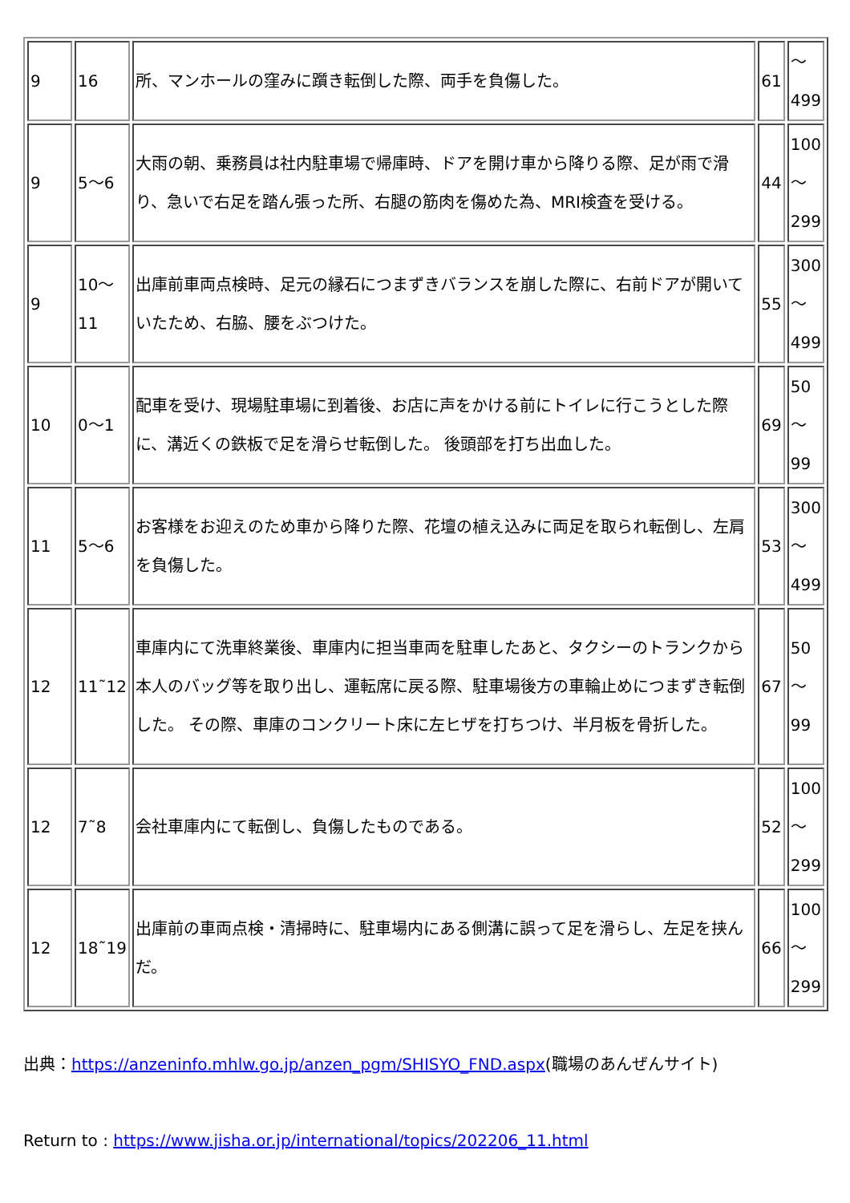| 9 | 16 | 所、マンホールの窪みに躓き転倒した際、両手を負傷した。 | 61 | ～ 499 |
| 9 | 5～6 | 大雨の朝、乗務員は社内駐車場で帰庫時、ドアを開け車から降りる際、足が雨で滑り、急いで右足を踏ん張った所、右腿の筋肉を傷めた為、MRI検査を受ける。 | 44 | 100 ～ 299 |
| 9 | 10～ 11 | 出庫前車両点検時、足元の縁石につまずきバランスを崩した際に、右前ドアが開いていたため、右脇、腰をぶつけた。 | 55 | 300 ～ 499 |
| 10 | 0～1 | 配車を受け、現場駐車場に到着後、お店に声をかける前にトイレに行こうとした際に、溝近くの鉄板で足を滑らせ転倒した。 後頭部を打ち出血した。 | 69 | 50 ～ 99 |
| 11 | 5～6 | お客様をお迎えのため車から降りた際、花壇の植え込みに両足を取られ転倒し、左肩を負傷した。 | 53 | 300 ～ 499 |
| 12 | 11˜12 | 車庫内にて洗車終業後、車庫内に担当車両を駐車したあと、タクシーのトランクから本人のバッグ等を取り出し、運転席に戻る際、駐車場後方の車輪止めにつまずき転倒した。 その際、車庫のコンクリート床に左ヒザを打ちつけ、半月板を骨折した。 | 67 | 50 ～ 99 |
| 12 | 7˜8 | 会社車庫内にて転倒し、負傷したものである。 | 52 | 100 ～ 299 |
| 12 | 18˜19 | 出庫前の車両点検・清掃時に、駐車場内にある側溝に誤って足を滑らし、左足を挟んだ。 | 66 | 100 ～ 299 |
出典：https://anzeninfo.mhlw.go.jp/anzen_pgm/SHISYO_FND.aspx(職場のあんぜんサイト)
Return to : https://www.jisha.or.jp/international/topics/202206_11.html